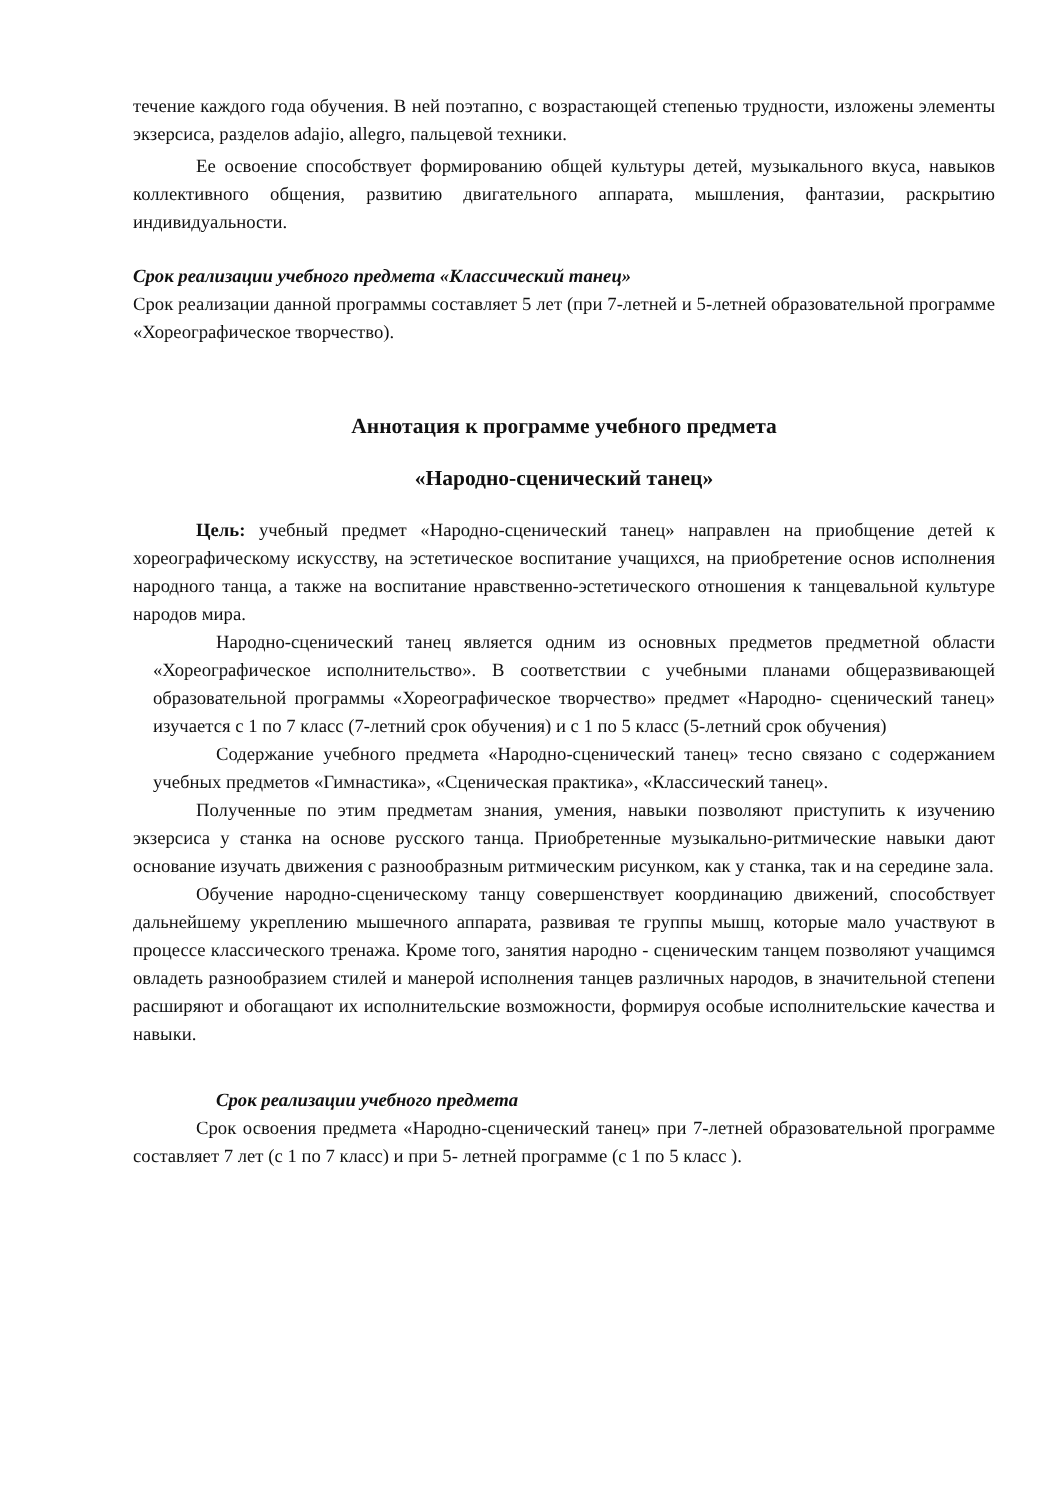течение каждого года обучения. В ней поэтапно, с возрастающей степенью трудности, изложены элементы экзерсиса, разделов adajio, allegro, пальцевой техники.
Ее освоение способствует формированию общей культуры детей, музыкального вкуса, навыков коллективного общения, развитию двигательного аппарата, мышления, фантазии, раскрытию индивидуальности.
Срок реализации учебного предмета «Классический танец»
Срок реализации данной программы составляет 5 лет (при 7-летней и 5-летней образовательной программе «Хореографическое творчество).
Аннотация к программе учебного предмета
«Народно-сценический танец»
Цель: учебный предмет «Народно-сценический танец» направлен на приобщение детей к хореографическому искусству, на эстетическое воспитание учащихся, на приобретение основ исполнения народного танца, а также на воспитание нравственно-эстетического отношения к танцевальной культуре народов мира.
Народно-сценический танец является одним из основных предметов предметной области «Хореографическое исполнительство». В соответствии с учебными планами общеразвивающей образовательной программы «Хореографическое творчество» предмет «Народно- сценический танец» изучается с 1 по 7 класс (7-летний срок обучения) и с 1 по 5 класс (5-летний срок обучения)
Содержание учебного предмета «Народно-сценический танец» тесно связано с содержанием учебных предметов «Гимнастика», «Сценическая практика», «Классический танец».
Полученные по этим предметам знания, умения, навыки позволяют приступить к изучению экзерсиса у станка на основе русского танца. Приобретенные музыкально-ритмические навыки дают основание изучать движения с разнообразным ритмическим рисунком, как у станка, так и на середине зала.
Обучение народно-сценическому танцу совершенствует координацию движений, способствует дальнейшему укреплению мышечного аппарата, развивая те группы мышц, которые мало участвуют в процессе классического тренажа. Кроме того, занятия народно - сценическим танцем позволяют учащимся овладеть разнообразием стилей и манерой исполнения танцев различных народов, в значительной степени расширяют и обогащают их исполнительские возможности, формируя особые исполнительские качества и навыки.
Срок реализации учебного предмета
Срок освоения предмета «Народно-сценический танец» при 7-летней образовательной программе составляет 7 лет (с 1 по 7 класс) и при 5- летней программе (с 1 по 5 класс ).